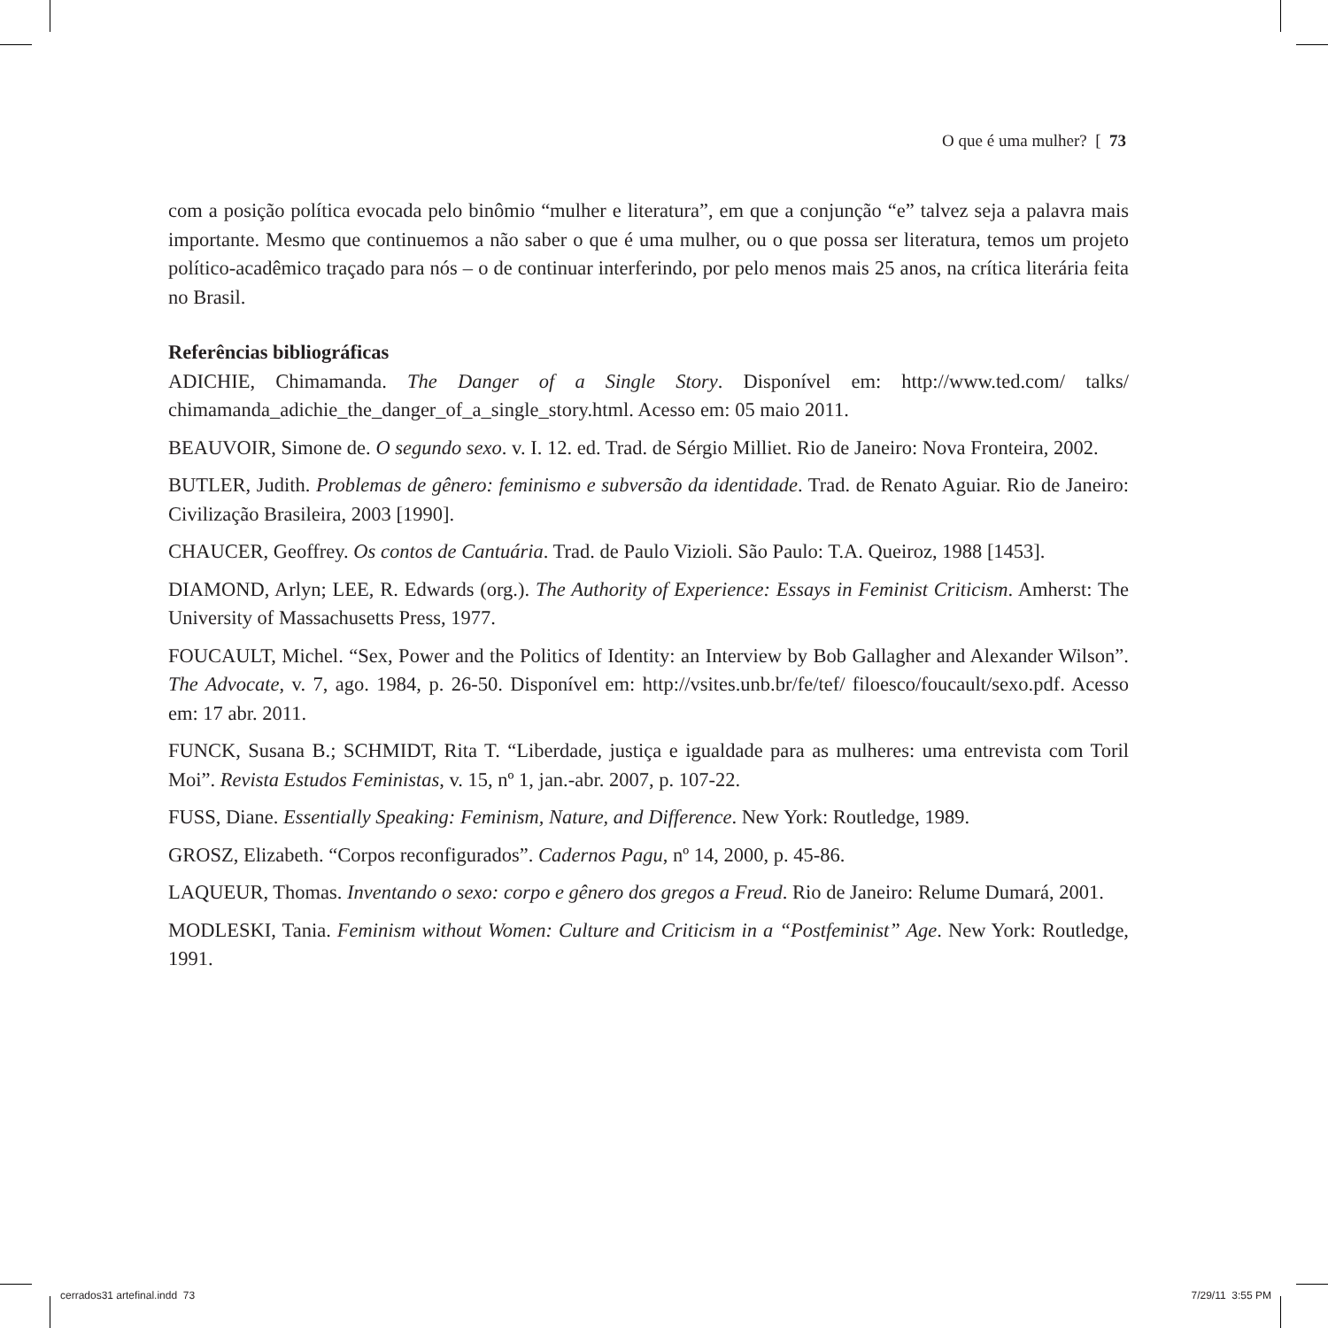O que é uma mulher? [ 73
com a posição política evocada pelo binômio “mulher e literatura”, em que a conjunção “e” talvez seja a palavra mais importante. Mesmo que continuemos a não saber o que é uma mulher, ou o que possa ser literatura, temos um projeto político-acadêmico traçado para nós – o de continuar interferindo, por pelo menos mais 25 anos, na crítica literária feita no Brasil.
Referências bibliográficas
ADICHIE, Chimamanda. The Danger of a Single Story. Disponível em: http://www.ted.com/ talks/ chimamanda_adichie_the_danger_of_a_single_story.html. Acesso em: 05 maio 2011.
BEAUVOIR, Simone de. O segundo sexo. v. I. 12. ed. Trad. de Sérgio Milliet. Rio de Janeiro: Nova Fronteira, 2002.
BUTLER, Judith. Problemas de gênero: feminismo e subversão da identidade. Trad. de Renato Aguiar. Rio de Janeiro: Civilização Brasileira, 2003 [1990].
CHAUCER, Geoffrey. Os contos de Cantuária. Trad. de Paulo Vizioli. São Paulo: T.A. Queiroz, 1988 [1453].
DIAMOND, Arlyn; LEE, R. Edwards (org.). The Authority of Experience: Essays in Feminist Criticism. Amherst: The University of Massachusetts Press, 1977.
FOUCAULT, Michel. “Sex, Power and the Politics of Identity: an Interview by Bob Gallagher and Alexander Wilson”. The Advocate, v. 7, ago. 1984, p. 26-50. Disponível em: http://vsites.unb.br/fe/tef/ filoesco/foucault/sexo.pdf. Acesso em: 17 abr. 2011.
FUNCK, Susana B.; SCHMIDT, Rita T. “Liberdade, justiça e igualdade para as mulheres: uma entrevista com Toril Moi”. Revista Estudos Feministas, v. 15, nº 1, jan.-abr. 2007, p. 107-22.
FUSS, Diane. Essentially Speaking: Feminism, Nature, and Difference. New York: Routledge, 1989.
GROSZ, Elizabeth. “Corpos reconfigurados”. Cadernos Pagu, nº 14, 2000, p. 45-86.
LAQUEUR, Thomas. Inventando o sexo: corpo e gênero dos gregos a Freud. Rio de Janeiro: Relume Dumará, 2001.
MODLESKI, Tania. Feminism without Women: Culture and Criticism in a “Postfeminist” Age. New York: Routledge, 1991.
cerrados31 artefinal.indd 73 7/29/11 3:55 PM